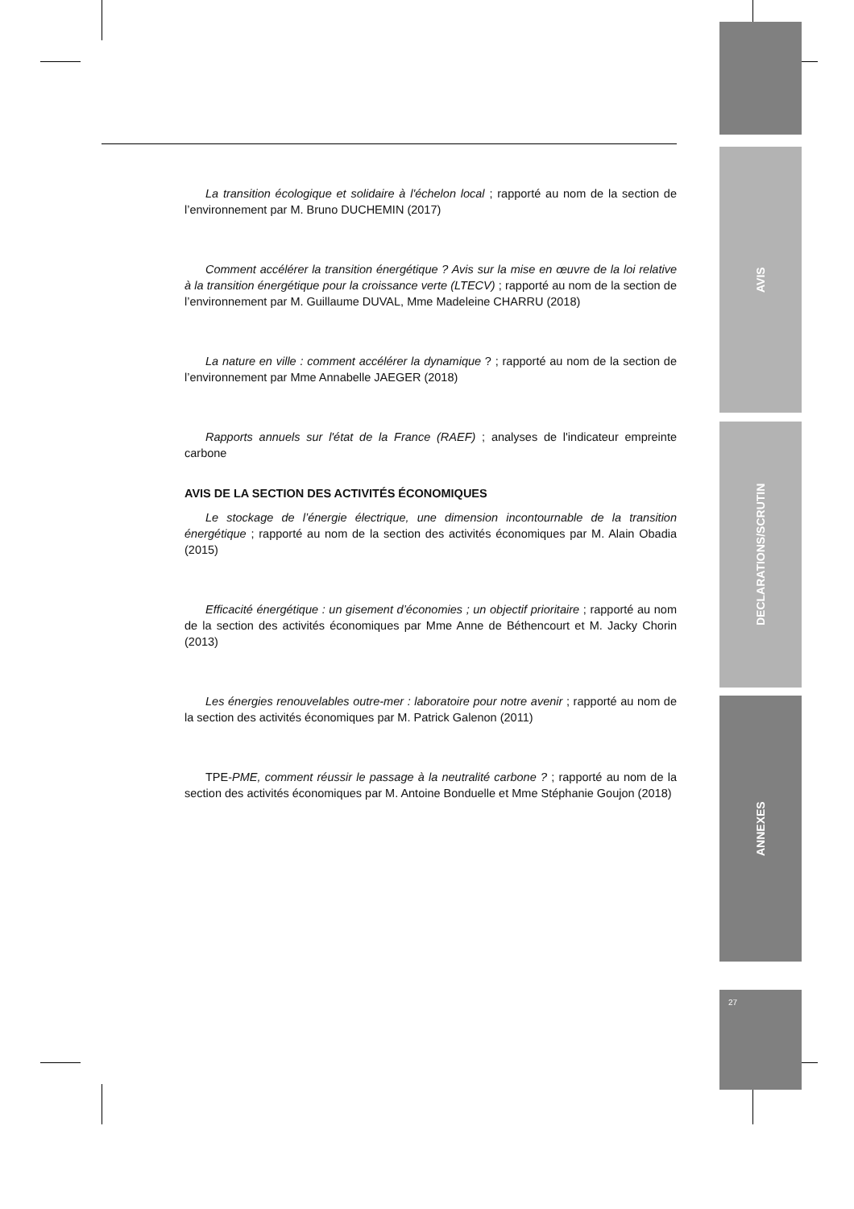AVIS
DECLARATIONS/SCRUTIN
ANNEXES
27
La transition écologique et solidaire à l'échelon local ; rapporté au nom de la section de l’environnement par M. Bruno DUCHEMIN (2017)
Comment accélérer la transition énergétique ? Avis sur la mise en œuvre de la loi relative à la transition énergétique pour la croissance verte (LTECV) ; rapporté au nom de la section de l’environnement par M. Guillaume DUVAL, Mme Madeleine CHARRU (2018)
La nature en ville : comment accélérer la dynamique ? ; rapporté au nom de la section de l’environnement par Mme Annabelle JAEGER (2018)
Rapports annuels sur l'état de la France (RAEF) ; analyses de l'indicateur empreinte carbone
AVIS DE LA SECTION DES ACTIVITÉS ÉCONOMIQUES
Le stockage de l’énergie électrique, une dimension incontournable de la transition énergétique ; rapporté au nom de la section des activités économiques par M. Alain Obadia (2015)
Efficacité énergétique : un gisement d’économies ; un objectif prioritaire ; rapporté au nom de la section des activités économiques par Mme Anne de Béthencourt et M. Jacky Chorin (2013)
Les énergies renouvelables outre-mer : laboratoire pour notre avenir ; rapporté au nom de la section des activités économiques par M. Patrick Galenon (2011)
TPE-PME, comment réussir le passage à la neutralité carbone ? ; rapporté au nom de la section des activités économiques par M. Antoine Bonduelle et Mme Stéphanie Goujon (2018)